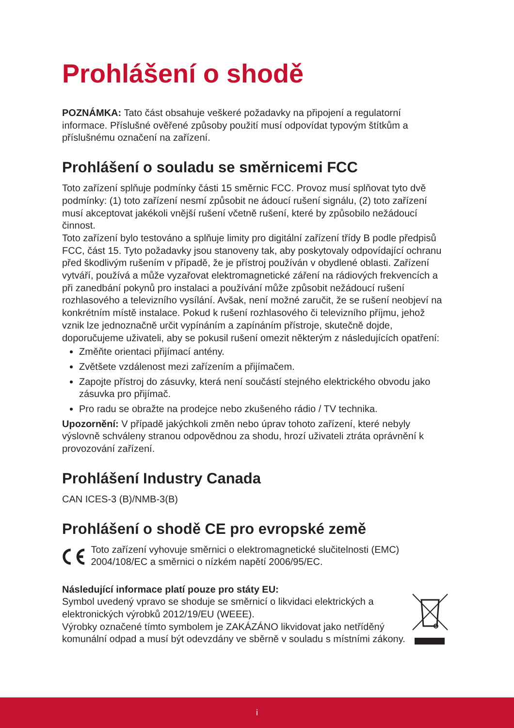Prohlášení o shodě
POZNÁMKA: Tato část obsahuje veškeré požadavky na připojení a regulatorní informace. Příslušné ověřené způsoby použití musí odpovídat typovým štítkům a příslušnému označení na zařízení.
Prohlášení o souladu se směrnicemi FCC
Toto zařízení splňuje podmínky části 15 směrnic FCC. Provoz musí splňovat tyto dvě podmínky: (1) toto zařízení nesmí způsobit ne ádoucí rušení signálu, (2) toto zařízení musí akceptovat jakékoli vnější rušení včetně rušení, které by způsobilo nežádoucí činnost.
Toto zařízení bylo testováno a splňuje limity pro digitální zařízení třídy B podle předpisů FCC, část 15. Tyto požadavky jsou stanoveny tak, aby poskytovaly odpovídající ochranu před škodlivým rušením v případě, že je přístroj používán v obydlené oblasti. Zařízení vytváří, používá a může vyzařovat elektromagnetické záření na rádiových frekvencích a při zanedbání pokynů pro instalaci a používání může způsobit nežádoucí rušení rozhlasového a televizního vysílání. Avšak, není možné zaručit, že se rušení neobjeví na konkrétním místě instalace. Pokud k rušení rozhlasového či televizního příjmu, jehož vznik lze jednoznačně určit vypínáním a zapínáním přístroje, skutečně dojde, doporučujeme uživateli, aby se pokusil rušení omezit některým z následujících opatření:
Změňte orientaci přijímací antény.
Zvětšete vzdálenost mezi zařízením a přijímačem.
Zapojte přístroj do zásuvky, která není součástí stejného elektrického obvodu jako zásuvka pro přijímač.
Pro radu se obražte na prodejce nebo zkušeného rádio / TV technika.
Upozornění: V případě jakýchkoli změn nebo úprav tohoto zařízení, které nebyly výslovně schváleny stranou odpovědnou za shodu, hrozí uživateli ztráta oprávnění k provozování zařízení.
Prohlášení Industry Canada
CAN ICES-3 (B)/NMB-3(B)
Prohlášení o shodě CE pro evropské země
Toto zařízení vyhovuje směrnici o elektromagnetické slučitelnosti (EMC) 2004/108/EC a směrnici o nízkém napětí 2006/95/EC.
Následující informace platí pouze pro státy EU:
Symbol uvedený vpravo se shoduje se směrnicí o likvidaci elektrických a elektronických výrobků 2012/19/EU (WEEE).
Výrobky označené tímto symbolem je ZAKÁZÁNO likvidovat jako netříděný komunální odpad a musí být odevzdány ve sběrně v souladu s místními zákony.
i